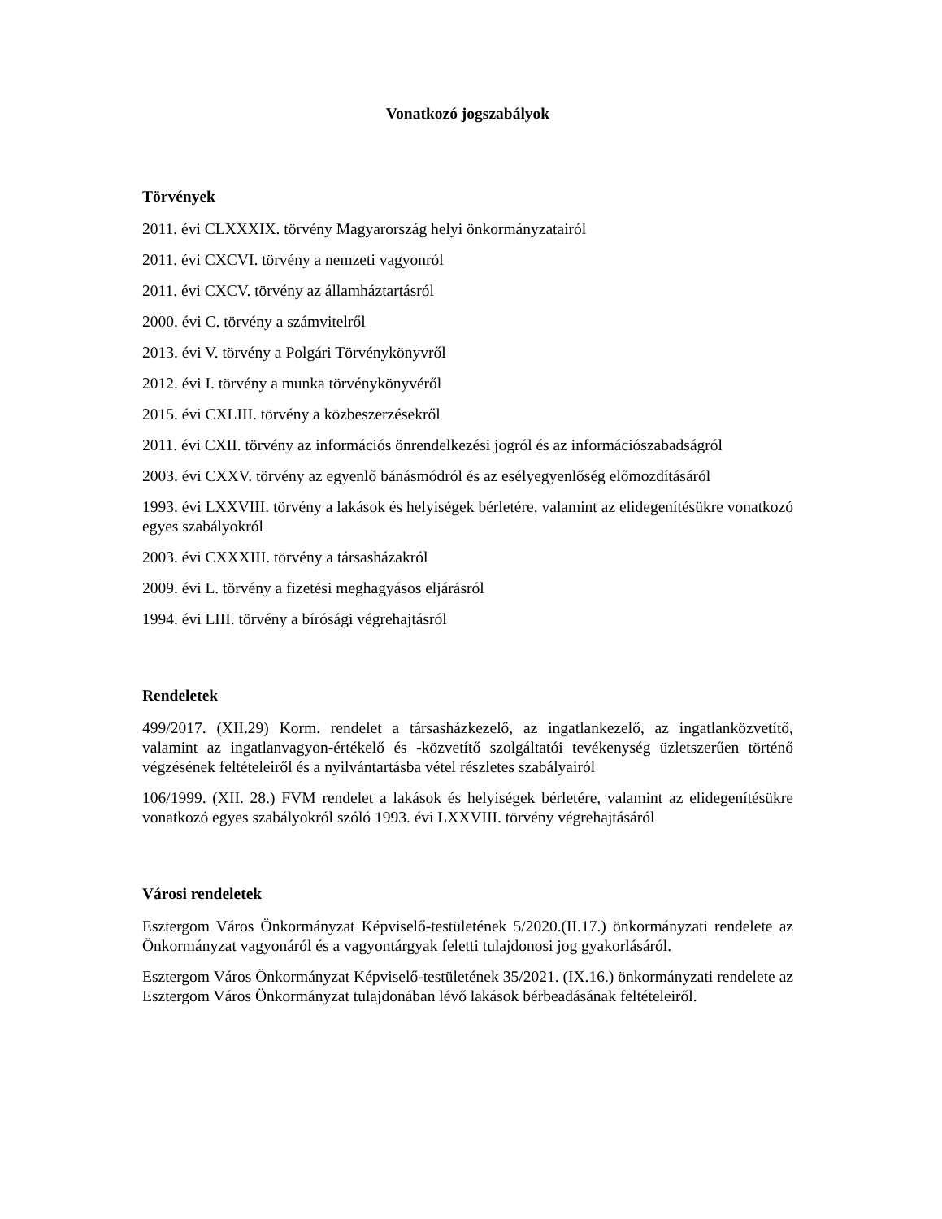Vonatkozó jogszabályok
Törvények
2011. évi CLXXXIX. törvény Magyarország helyi önkormányzatairól
2011. évi CXCVI. törvény a nemzeti vagyonról
2011. évi CXCV. törvény az államháztartásról
2000. évi C. törvény a számvitelről
2013. évi V. törvény a Polgári Törvénykönyvről
2012. évi I. törvény a munka törvénykönyvéről
2015. évi CXLIII. törvény a közbeszerzésekről
2011. évi CXII. törvény az információs önrendelkezési jogról és az információszabadságról
2003. évi CXXV. törvény az egyenlő bánásmódról és az esélyegyenlőség előmozdításáról
1993. évi LXXVIII. törvény a lakások és helyiségek bérletére, valamint az elidegenítésükre vonatkozó egyes szabályokról
2003. évi CXXXIII. törvény a társasházakról
2009. évi L. törvény a fizetési meghagyásos eljárásról
1994. évi LIII. törvény a bírósági végrehajtásról
Rendeletek
499/2017. (XII.29) Korm. rendelet a társasházkezelő, az ingatlankezelő, az ingatlanközvetítő, valamint az ingatlanvagyon-értékelő és -közvetítő szolgáltatói tevékenység üzletszerűen történő végzésének feltételeiről és a nyilvántartásba vétel részletes szabályairól
106/1999. (XII. 28.) FVM rendelet a lakások és helyiségek bérletére, valamint az elidegenítésükre vonatkozó egyes szabályokról szóló 1993. évi LXXVIII. törvény végrehajtásáról
Városi rendeletek
Esztergom Város Önkormányzat Képviselő-testületének 5/2020.(II.17.) önkormányzati rendelete az Önkormányzat vagyonáról és a vagyontárgyak feletti tulajdonosi jog gyakorlásáról.
Esztergom Város Önkormányzat Képviselő-testületének 35/2021. (IX.16.) önkormányzati rendelete az Esztergom Város Önkormányzat tulajdonában lévő lakások bérbeadásának feltételeiről.